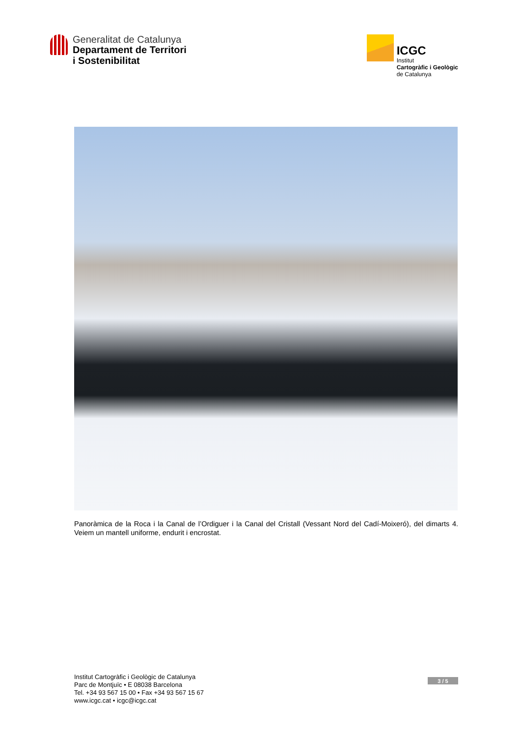Generalitat de Catalunya
Departament de Territori
i Sostenibilitat
ICGC
Institut
Cartogràfic i Geològic
de Catalunya
Panoràmica de la Roca i la Canal de l’Ordiguer i la Canal del Cristall (Vessant Nord del Cadí-Moixeró), del dimarts 4. Veiem un mantell uniforme, endurit i encrostat.
Institut Cartogràfic i Geològic de Catalunya
Parc de Montjuïc • E 08038 Barcelona
Tel. +34 93 567 15 00 • Fax +34 93 567 15 67
www.icgc.cat • icgc@icgc.cat
3 / 5